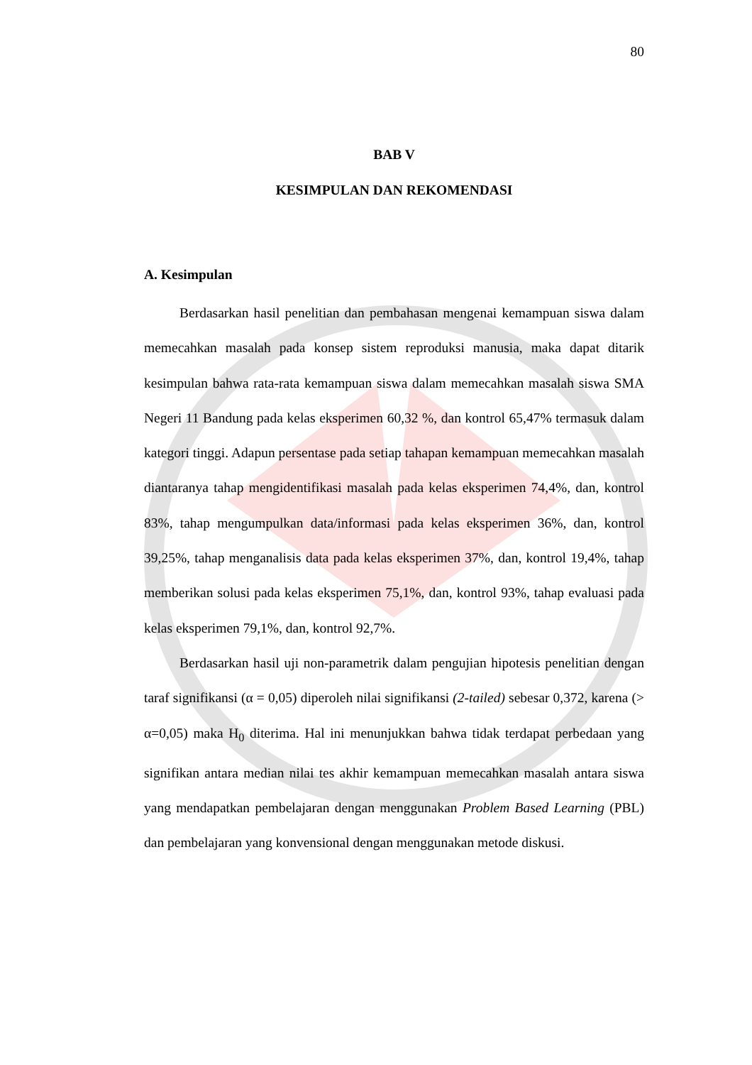80
BAB V
KESIMPULAN DAN REKOMENDASI
A. Kesimpulan
Berdasarkan hasil penelitian dan pembahasan mengenai kemampuan siswa dalam memecahkan masalah pada konsep sistem reproduksi manusia, maka dapat ditarik kesimpulan bahwa rata-rata kemampuan siswa dalam memecahkan masalah siswa SMA Negeri 11 Bandung pada kelas eksperimen 60,32 %, dan kontrol 65,47% termasuk dalam kategori tinggi. Adapun persentase pada setiap tahapan kemampuan memecahkan masalah diantaranya tahap mengidentifikasi masalah pada kelas eksperimen 74,4%, dan, kontrol 83%, tahap mengumpulkan data/informasi pada kelas eksperimen 36%, dan, kontrol 39,25%, tahap menganalisis data pada kelas eksperimen 37%, dan, kontrol 19,4%, tahap memberikan solusi pada kelas eksperimen 75,1%, dan, kontrol 93%, tahap evaluasi pada kelas eksperimen 79,1%, dan, kontrol 92,7%.
Berdasarkan hasil uji non-parametrik dalam pengujian hipotesis penelitian dengan taraf signifikansi (α = 0,05) diperoleh nilai signifikansi (2-tailed) sebesar 0,372, karena (> α=0,05) maka H<sub>0</sub> diterima. Hal ini menunjukkan bahwa tidak terdapat perbedaan yang signifikan antara median nilai tes akhir kemampuan memecahkan masalah antara siswa yang mendapatkan pembelajaran dengan menggunakan Problem Based Learning (PBL) dan pembelajaran yang konvensional dengan menggunakan metode diskusi.